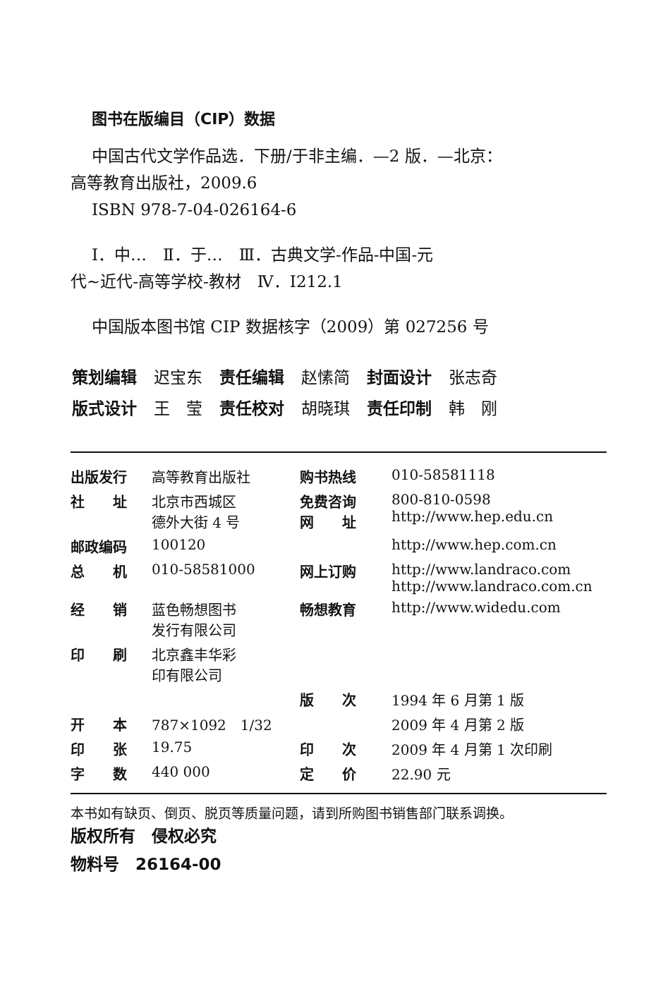图书在版编目（CIP）数据
中国古代文学作品选．下册/于非主编．—2 版．—北京：
高等教育出版社，2009.6
ISBN 978-7-04-026164-6
Ⅰ．中…　Ⅱ．于…　Ⅲ．古典文学-作品-中国-元
代~近代-高等学校-教材　Ⅳ．I212.1
中国版本图书馆 CIP 数据核字（2009）第 027256 号
| 策划编辑 | 迟宝东 | 责任编辑 | 赵愫简 | 封面设计 | 张志奇 |
| 版式设计 | 王 莹 | 责任校对 | 胡晓琪 | 责任印制 | 韩 刚 |
| 出版发行 | 高等教育出版社 | 购书热线 | 010-58581118 |
| 社 址 | 北京市西城区 德外大街 4 号 | 免费咨询 网 址 | 800-810-0598 http://www.hep.edu.cn |
| 邮政编码 | 100120 | | http://www.hep.com.cn |
| 总 机 | 010-58581000 | 网上订购 | http://www.landraco.com http://www.landraco.com.cn |
| 经 销 | 蓝色畅想图书 发行有限公司 | 畅想教育 | http://www.widedu.com |
| 印 刷 | 北京鑫丰华彩 印有限公司 | | |
| | | 版 次 | 1994 年 6 月第 1 版 |
| 开 本 | 787×1092 1/32 | | 2009 年 4 月第 2 版 |
| 印 张 | 19.75 | 印 次 | 2009 年 4 月第 1 次印刷 |
| 字 数 | 440 000 | 定 价 | 22.90 元 |
本书如有缺页、倒页、脱页等质量问题，请到所购图书销售部门联系调换。
版权所有　侵权必究
物料号　26164-00